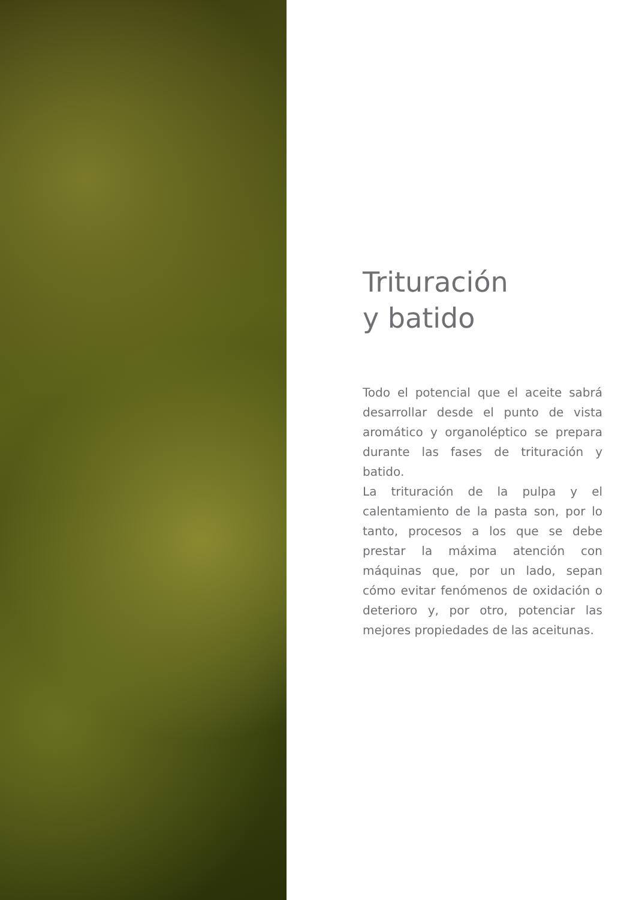Trituración
y batido
Todo el potencial que el aceite sabrá desarrollar desde el punto de vista aromático y organoléptico se prepara durante las fases de trituración y batido.
La trituración de la pulpa y el calentamiento de la pasta son, por lo tanto, procesos a los que se debe prestar la máxima atención con máquinas que, por un lado, sepan cómo evitar fenómenos de oxidación o deterioro y, por otro, potenciar las mejores propiedades de las aceitunas.